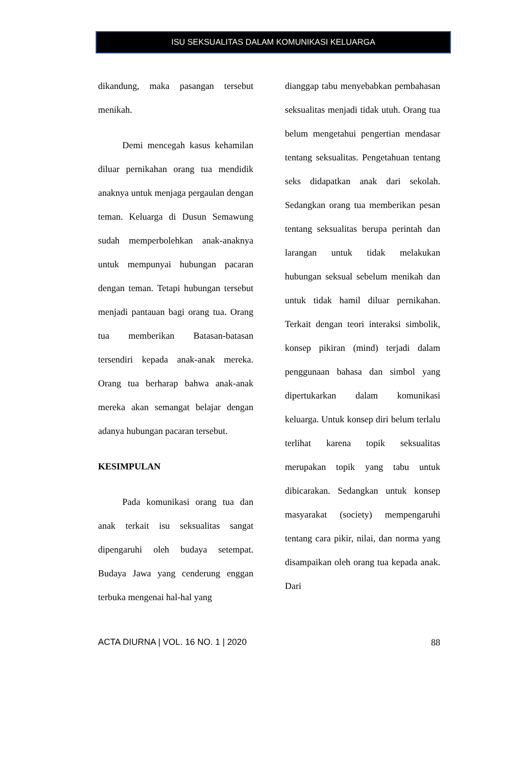ISU SEKSUALITAS DALAM KOMUNIKASI KELUARGA
dikandung, maka pasangan tersebut menikah.
Demi mencegah kasus kehamilan diluar pernikahan orang tua mendidik anaknya untuk menjaga pergaulan dengan teman. Keluarga di Dusun Semawung sudah memperbolehkan anak-anaknya untuk mempunyai hubungan pacaran dengan teman. Tetapi hubungan tersebut menjadi pantauan bagi orang tua. Orang tua memberikan Batasan-batasan tersendiri kepada anak-anak mereka. Orang tua berharap bahwa anak-anak mereka akan semangat belajar dengan adanya hubungan pacaran tersebut.
KESIMPULAN
Pada komunikasi orang tua dan anak terkait isu seksualitas sangat dipengaruhi oleh budaya setempat. Budaya Jawa yang cenderung enggan terbuka mengenai hal-hal yang
dianggap tabu menyebabkan pembahasan seksualitas menjadi tidak utuh. Orang tua belum mengetahui pengertian mendasar tentang seksualitas. Pengetahuan tentang seks didapatkan anak dari sekolah. Sedangkan orang tua memberikan pesan tentang seksualitas berupa perintah dan larangan untuk tidak melakukan hubungan seksual sebelum menikah dan untuk tidak hamil diluar pernikahan. Terkait dengan teori interaksi simbolik, konsep pikiran (mind) terjadi dalam penggunaan bahasa dan simbol yang dipertukarkan dalam komunikasi keluarga. Untuk konsep diri belum terlalu terlihat karena topik seksualitas merupakan topik yang tabu untuk dibicarakan. Sedangkan untuk konsep masyarakat (society) mempengaruhi tentang cara pikir, nilai, dan norma yang disampaikan oleh orang tua kepada anak. Dari
ACTA DIURNA | VOL. 16 NO. 1 | 2020 88